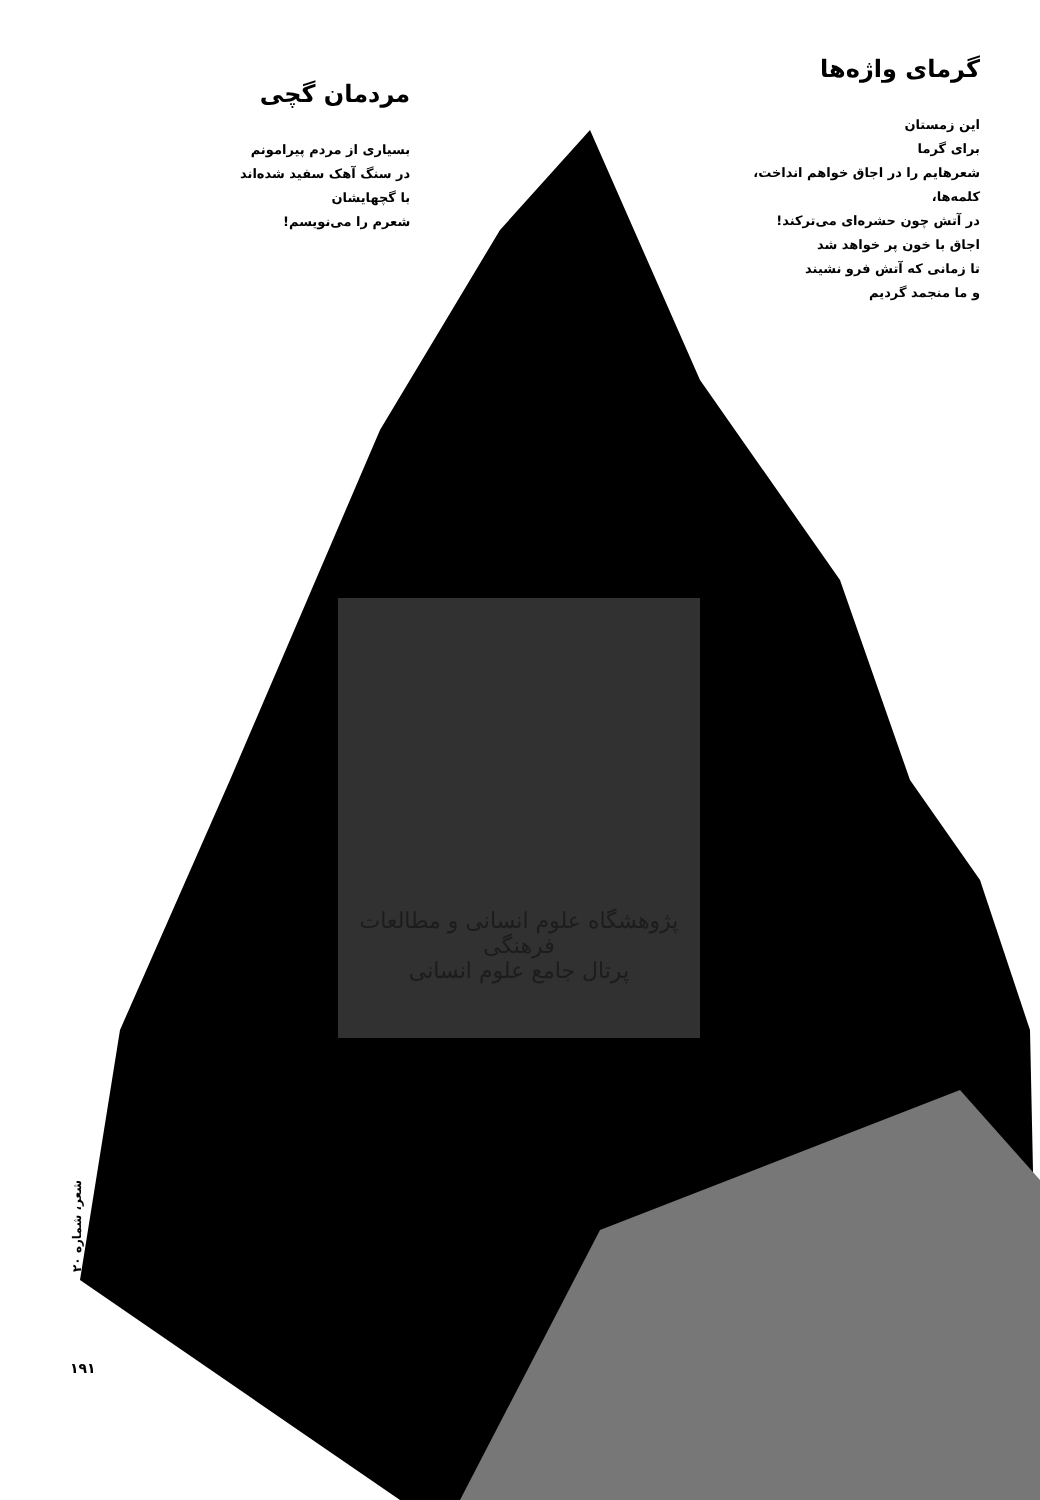گرمای واژه‌ها
این زمستان
برای گرما
شعرهایم را در اجاق خواهم انداخت،
کلمه‌ها،
در آتش چون حشره‌ای می‌ترکند!
اجاق با خون پر خواهد شد
تا زمانی که آتش فرو نشیند
و ما منجمد گردیم
مردمان گچی
بسیاری از مردم پیرامونم
در سنگ آهک سفید شده‌اند
با گچهایشان
شعرم را می‌نویسم!
پژوهشگاه علوم انسانی و مطالعات فرهنگی
پرتال جامع علوم انسانی
شعر، شماره ۲۰
۱۹۱